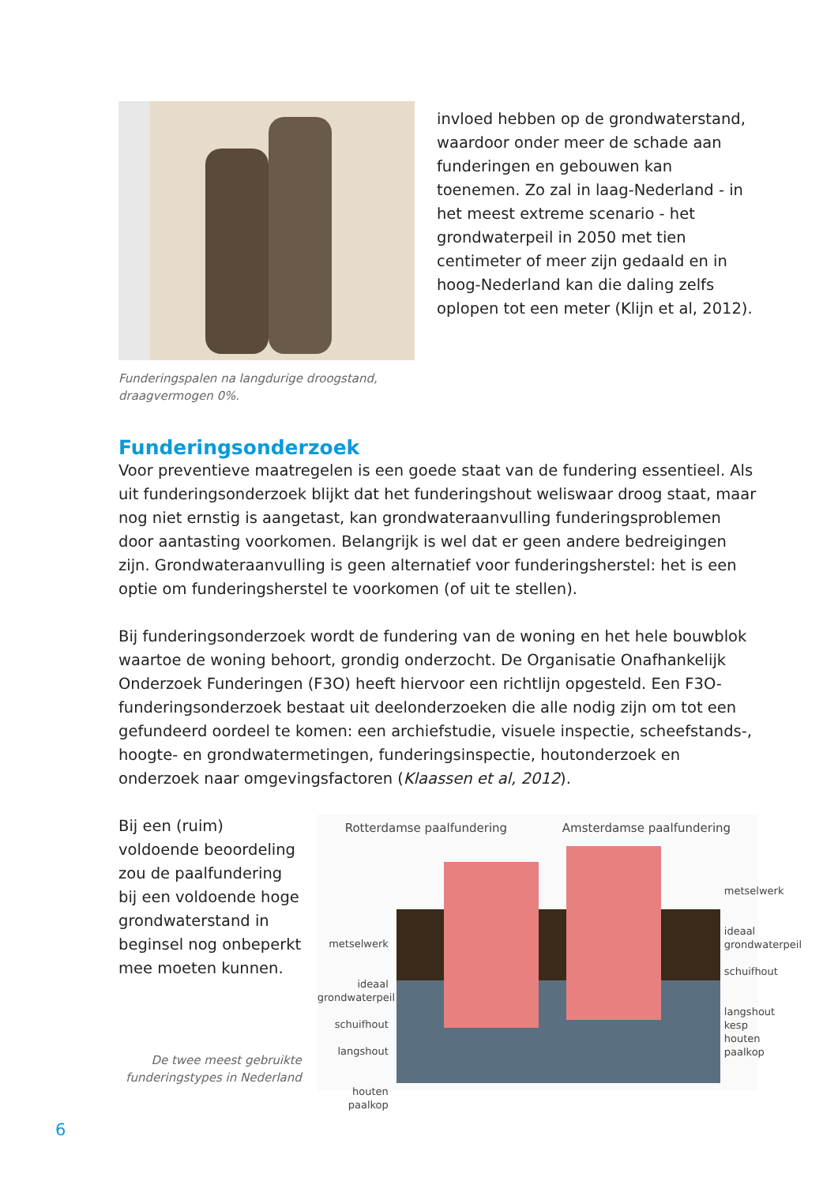Funderingspalen na langdurige droogstand,
draagvermogen 0%.
invloed hebben op de grondwaterstand, waardoor onder meer de schade aan funderingen en gebouwen kan toenemen. Zo zal in laag-Nederland - in het meest extreme scenario - het grondwaterpeil in 2050 met tien centimeter of meer zijn gedaald en in hoog-Nederland kan die daling zelfs oplopen tot een meter (Klijn et al, 2012).
Funderingsonderzoek
Voor preventieve maatregelen is een goede staat van de fundering essentieel. Als uit funderingsonderzoek blijkt dat het funderingshout weliswaar droog staat, maar nog niet ernstig is aangetast, kan grondwateraanvulling funderingsproblemen door aantasting voorkomen. Belangrijk is wel dat er geen andere bedreigingen zijn. Grondwateraanvulling is geen alternatief voor funderingsherstel: het is een optie om funderingsherstel te voorkomen (of uit te stellen).
Bij funderingsonderzoek wordt de fundering van de woning en het hele bouwblok waartoe de woning behoort, grondig onderzocht. De Organisatie Onafhankelijk Onderzoek Funderingen (F3O) heeft hiervoor een richtlijn opgesteld. Een F3O-funderingsonderzoek bestaat uit deelonderzoeken die alle nodig zijn om tot een gefundeerd oordeel te komen: een archiefstudie, visuele inspectie, scheefstands-, hoogte- en grondwatermetingen, funderingsinspectie, houtonderzoek en onderzoek naar omgevingsfactoren (Klaassen et al, 2012).
Bij een (ruim) voldoende beoordeling zou de paalfundering bij een voldoende hoge grondwaterstand in beginsel nog onbeperkt mee moeten kunnen.
De twee meest gebruikte funderingstypes in Nederland
Rotterdamse paalfundering Amsterdamse paalfundering
metselwerk
ideaal
grondwaterpeil
schuifhout
langshout
houten paalkop
metselwerk
ideaal
grondwaterpeil
schuifhout
langshout
kesp
houten paalkop
6